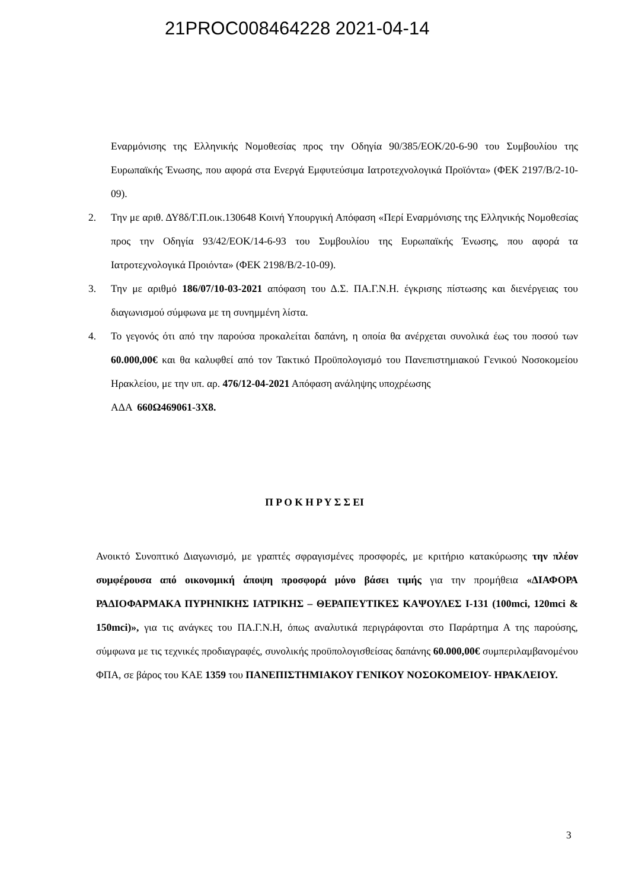21PROC008464228 2021-04-14
Εναρμόνισης της Ελληνικής Νομοθεσίας προς την Οδηγία 90/385/ΕΟΚ/20-6-90 του Συμβουλίου της Ευρωπαϊκής Ένωσης, που αφορά στα Ενεργά Εμφυτεύσιμα Ιατροτεχνολογικά Προϊόντα» (ΦΕΚ 2197/Β/2-10-09).
2. Την με αριθ. ΔΥ8δ/Γ.Π.οικ.130648 Κοινή Υπουργική Απόφαση «Περί Εναρμόνισης της Ελληνικής Νομοθεσίας προς την Οδηγία 93/42/ΕΟΚ/14-6-93 του Συμβουλίου της Ευρωπαϊκής Ένωσης, που αφορά τα Ιατροτεχνολογικά Προιόντα» (ΦΕΚ 2198/Β/2-10-09).
3. Την με αριθμό 186/07/10-03-2021 απόφαση του Δ.Σ. ΠΑ.Γ.Ν.Η. έγκρισης πίστωσης και διενέργειας του διαγωνισμού σύμφωνα με τη συνημμένη λίστα.
4. Το γεγονός ότι από την παρούσα προκαλείται δαπάνη, η οποία θα ανέρχεται συνολικά έως του ποσού των 60.000,00€ και θα καλυφθεί από τον Τακτικό Προϋπολογισμό του Πανεπιστημιακού Γενικού Νοσοκομείου Ηρακλείου, με την υπ. αρ. 476/12-04-2021 Απόφαση ανάληψης υποχρέωσης
ΑΔΑ 660Ω469061-3Χ8.
Π Ρ Ο Κ Η Ρ Υ Σ Σ ΕΙ
Ανοικτό Συνοπτικό Διαγωνισμό, με γραπτές σφραγισμένες προσφορές, με κριτήριο κατακύρωσης την πλέον συμφέρουσα από οικονομική άποψη προσφορά μόνο βάσει τιμής για την προμήθεια «ΔΙΑΦΟΡΑ ΡΑΔΙΟΦΑΡΜΑΚΑ ΠΥΡΗΝΙΚΗΣ ΙΑΤΡΙΚΗΣ – ΘΕΡΑΠΕΥΤΙΚΕΣ ΚΑΨΟΥΛΕΣ I-131 (100mci, 120mci & 150mci)», για τις ανάγκες του ΠΑ.Γ.Ν.Η, όπως αναλυτικά περιγράφονται στο Παράρτημα Α της παρούσης, σύμφωνα με τις τεχνικές προδιαγραφές, συνολικής προϋπολογισθείσας δαπάνης 60.000,00€ συμπεριλαμβανομένου ΦΠΑ, σε βάρος του ΚΑΕ 1359 του ΠΑΝΕΠΙΣΤΗΜΙΑΚΟΥ ΓΕΝΙΚΟΥ ΝΟΣΟΚΟΜΕΙΟΥ- ΗΡΑΚΛΕΙΟΥ.
3